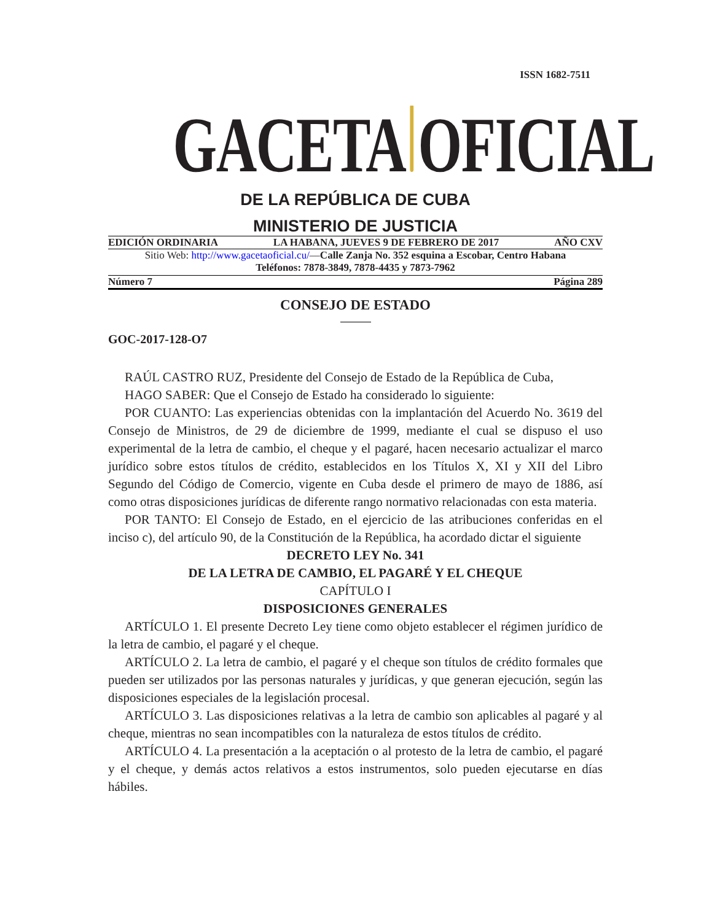ISSN 1682-7511
GACETA
OFICIAL
DE LA REPÚBLICA DE CUBA
MINISTERIO DE JUSTICIA
EDICIÓN ORDINARIA LA HABANA, JUEVES 9 DE FEBRERO DE 2017 AÑO CXV
Sitio Web: http://www.gacetaoficial.cu/—Calle Zanja No. 352 esquina a Escobar, Centro Habana
Teléfonos: 7878-3849, 7878-4435 y 7873-7962
Número 7 Página 289
CONSEJO DE ESTADO
GOC-2017-128-O7
RAÚL CASTRO RUZ, Presidente del Consejo de Estado de la República de Cuba,
HAGO SABER: Que el Consejo de Estado ha considerado lo siguiente:
POR CUANTO: Las experiencias obtenidas con la implantación del Acuerdo No. 3619 del Consejo de Ministros, de 29 de diciembre de 1999, mediante el cual se dispuso el uso experimental de la letra de cambio, el cheque y el pagaré, hacen necesario actualizar el marco jurídico sobre estos títulos de crédito, establecidos en los Títulos X, XI y XII del Libro Segundo del Código de Comercio, vigente en Cuba desde el primero de mayo de 1886, así como otras disposiciones jurídicas de diferente rango normativo relacionadas con esta materia.
POR TANTO: El Consejo de Estado, en el ejercicio de las atribuciones conferidas en el inciso c), del artículo 90, de la Constitución de la República, ha acordado dictar el siguiente
DECRETO LEY No. 341
DE LA LETRA DE CAMBIO, EL PAGARÉ Y EL CHEQUE
CAPÍTULO I
DISPOSICIONES GENERALES
ARTÍCULO 1. El presente Decreto Ley tiene como objeto establecer el régimen jurídico de la letra de cambio, el pagaré y el cheque.
ARTÍCULO 2. La letra de cambio, el pagaré y el cheque son títulos de crédito formales que pueden ser utilizados por las personas naturales y jurídicas, y que generan ejecución, según las disposiciones especiales de la legislación procesal.
ARTÍCULO 3. Las disposiciones relativas a la letra de cambio son aplicables al pagaré y al cheque, mientras no sean incompatibles con la naturaleza de estos títulos de crédito.
ARTÍCULO 4. La presentación a la aceptación o al protesto de la letra de cambio, el pagaré y el cheque, y demás actos relativos a estos instrumentos, solo pueden ejecutarse en días hábiles.